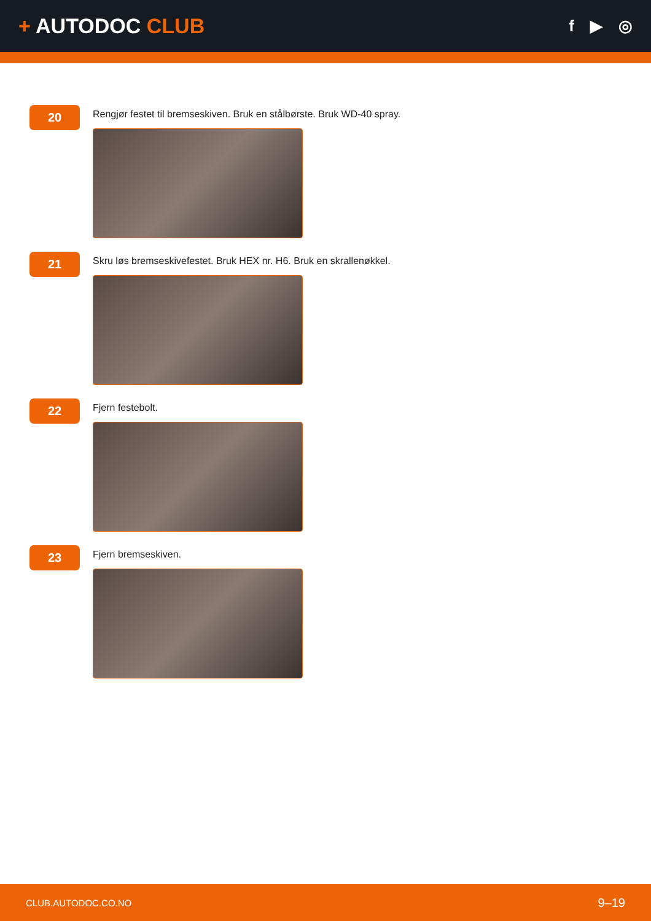+ AUTODOC CLUB
f ▶ ◎
20
Rengjør festet til bremseskiven. Bruk en stålbørste. Bruk WD-40 spray.
21
Skru løs bremseskivefestet. Bruk HEX nr. H6. Bruk en skrallenøkkel.
22
Fjern festebolt.
23
Fjern bremseskiven.
CLUB.AUTODOC.CO.NO 9–19